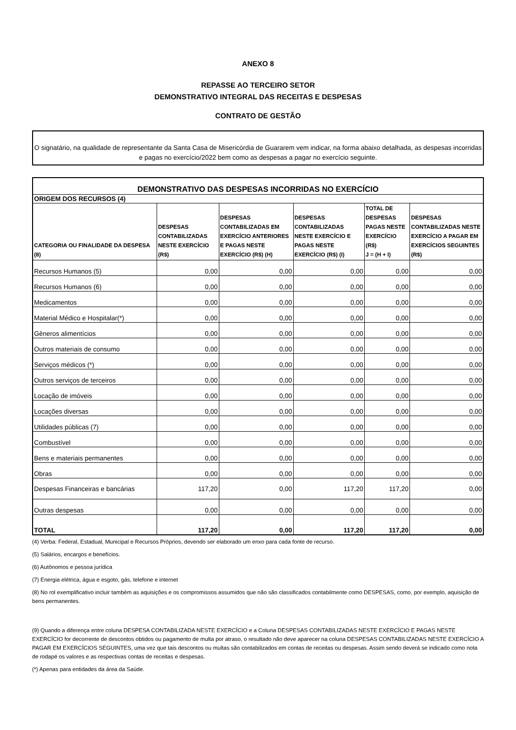ANEXO 8
REPASSE AO TERCEIRO SETOR
DEMONSTRATIVO INTEGRAL DAS RECEITAS E DESPESAS
CONTRATO DE GESTÃO
O signatário, na qualidade de representante da Santa Casa de Misericórdia de Guararem vem indicar, na forma abaixo detalhada, as despesas incorridas e pagas no exercício/2022 bem como as despesas a pagar no exercício seguinte.
| DEMONSTRATIVO DAS DESPESAS INCORRIDAS NO EXERCÍCIO | | | | | |
| ORIGEM DOS RECURSOS (4) | | | | | |
| CATEGORIA OU FINALIDADE DA DESPESA (8) | DESPESAS CONTABILIZADAS NESTE EXERCÍCIO (R$) | DESPESAS CONTABILIZADAS EM EXERCÍCIO ANTERIORES E PAGAS NESTE EXERCÍCIO (R$) (H) | DESPESAS CONTABILIZADAS NESTE EXERCÍCIO E PAGAS NESTE EXERCÍCIO (R$) (I) | TOTAL DE DESPESAS PAGAS NESTE EXERCÍCIO (R$) J = (H + I) | DESPESAS CONTABILIZADAS NESTE EXERCÍCIO A PAGAR EM EXERCÍCIOS SEGUINTES (R$) |
| Recursos Humanos (5) | 0,00 | 0,00 | 0,00 | 0,00 | 0,00 |
| Recursos Humanos (6) | 0,00 | 0,00 | 0,00 | 0,00 | 0,00 |
| Medicamentos | 0,00 | 0,00 | 0,00 | 0,00 | 0,00 |
| Material Médico e Hospitalar(*) | 0,00 | 0,00 | 0,00 | 0,00 | 0,00 |
| Gêneros alimentícios | 0,00 | 0,00 | 0,00 | 0,00 | 0,00 |
| Outros materiais de consumo | 0,00 | 0,00 | 0,00 | 0,00 | 0,00 |
| Serviços médicos (*) | 0,00 | 0,00 | 0,00 | 0,00 | 0,00 |
| Outros serviços de terceiros | 0,00 | 0,00 | 0,00 | 0,00 | 0,00 |
| Locação de imóveis | 0,00 | 0,00 | 0,00 | 0,00 | 0,00 |
| Locações diversas | 0,00 | 0,00 | 0,00 | 0,00 | 0,00 |
| Utilidades públicas (7) | 0,00 | 0,00 | 0,00 | 0,00 | 0,00 |
| Combustível | 0,00 | 0,00 | 0,00 | 0,00 | 0,00 |
| Bens e materiais permanentes | 0,00 | 0,00 | 0,00 | 0,00 | 0,00 |
| Obras | 0,00 | 0,00 | 0,00 | 0,00 | 0,00 |
| Despesas Financeiras e bancárias | 117,20 | 0,00 | 117,20 | 117,20 | 0,00 |
| Outras despesas | 0,00 | 0,00 | 0,00 | 0,00 | 0,00 |
| TOTAL | 117,20 | 0,00 | 117,20 | 117,20 | 0,00 |
(4) Verba: Federal, Estadual, Municipal e Recursos Próprios, devendo ser elaborado um enxo para cada fonte de recurso.
(5) Salários, encargos e benefícios.
(6) Autônomos e pessoa jurídica
(7) Energia elétrica, água e esgoto, gás, telefone e internet
(8) No rol exemplificativo incluir também as aquisições e os compromissos assumidos que não são classificados contabilmente como DESPESAS, como, por exemplo, aquisição de bens permanentes.
(9) Quando a diferença entre coluna DESPESA CONTABILIZADA NESTE EXERCÍCIO e a Coluna DESPESAS CONTABILIZADAS NESTE EXERCÍCIO E PAGAS NESTE EXERCÍCIO for decorrente de descontos obtidos ou pagamento de multa por atraso, o resultado não deve aparecer na coluna DESPESAS CONTABILIZADAS NESTE EXERCÍCIO A PAGAR EM EXERCÍCIOS SEGUINTES, uma vez que tais descontos ou multas são contabilizados em contas de receitas ou despesas. Assim sendo deverá se indicado como nota de rodapé os valores e as respectivas contas de receitas e despesas.
(*) Apenas para entidades da área da Saúde.